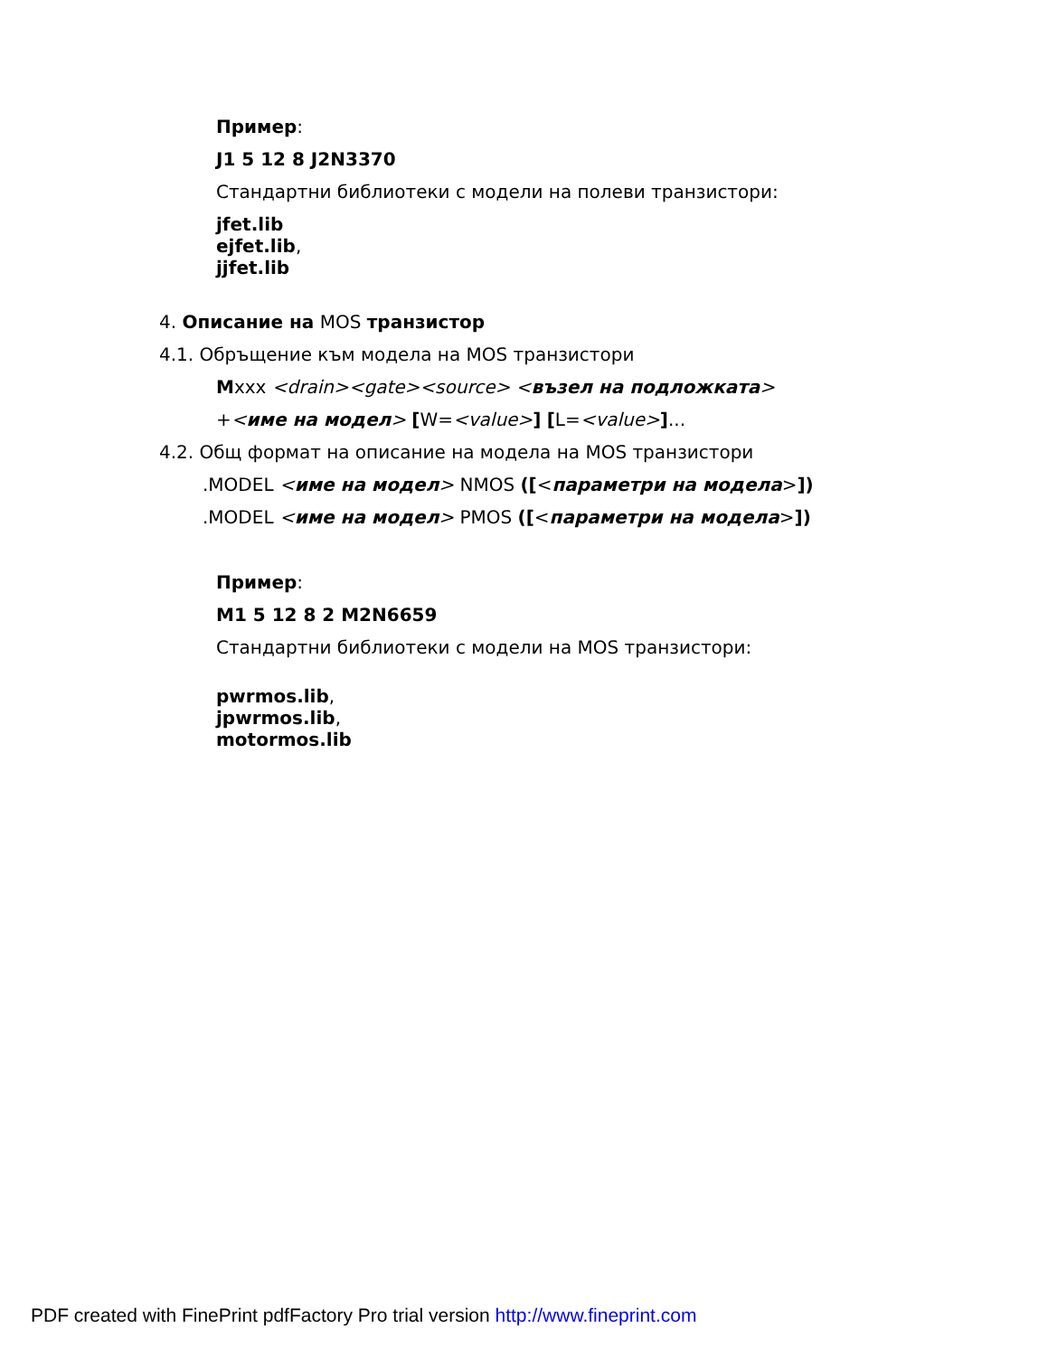Пример:
J1 5 12 8 J2N3370
Стандартни библиотеки с модели на полеви транзистори:
jfet.lib
ejfet.lib,
jjfet.lib
4. Описание на MOS транзистор
4.1. Обръщение към модела на MOS транзистори
Mxxx <drain><gate><source> <възел на подложката>
+<име на модел> [W=<value>] [L=<value>]...
4.2. Общ формат на описание на модела на MOS транзистори
.MODEL <име на модел> NMOS ([<параметри на модела>])
.MODEL <име на модел> PMOS ([<параметри на модела>])
Пример:
M1 5 12 8 2 M2N6659
Стандартни библиотеки с модели на MOS транзистори:
pwrmos.lib,
jpwrmos.lib,
motormos.lib
PDF created with FinePrint pdfFactory Pro trial version http://www.fineprint.com